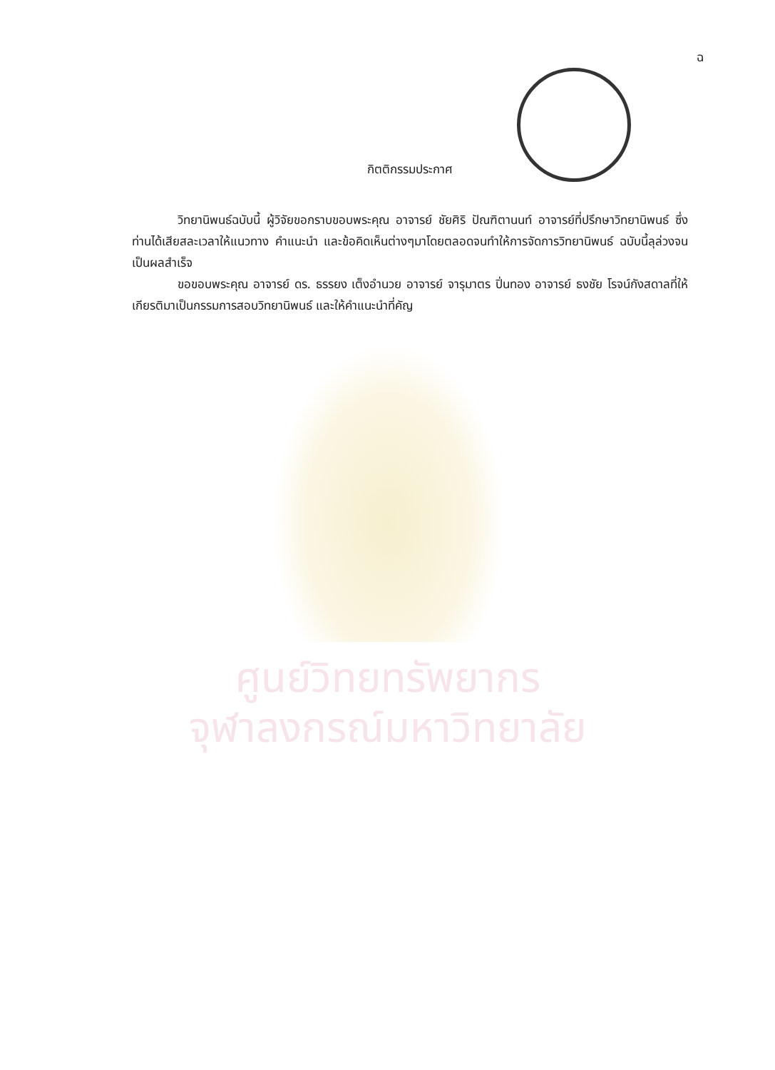ฉ
กิตติกรรมประกาศ
วิทยานิพนธ์ฉบับนี้ ผู้วิจัยขอกราบขอบพระคุณ อาจารย์ ชัยศิริ ปัณฑิตานนท์ อาจารย์ที่ปรึกษาวิทยานิพนธ์ ซึ่งท่านได้เสียสละเวลาให้แนวทาง คำแนะนำ และข้อคิดเห็นต่างๆมาโดยตลอดจนทำให้การจัดการวิทยานิพนธ์ ฉบับนี้ลุล่วงจนเป็นผลสำเร็จ
ขอขอบพระคุณ อาจารย์ ดร. ธรรยง เต็งอำนวย อาจารย์ จารุมาตร ปิ่นทอง อาจารย์ ธงชัย โรจน์กังสดาลที่ให้เกียรติมาเป็นกรรมการสอบวิทยานิพนธ์ และให้คำแนะนำที่คัญ
ศูนย์วิทยทรัพยากร
จุฬาลงกรณ์มหาวิทยาลัย